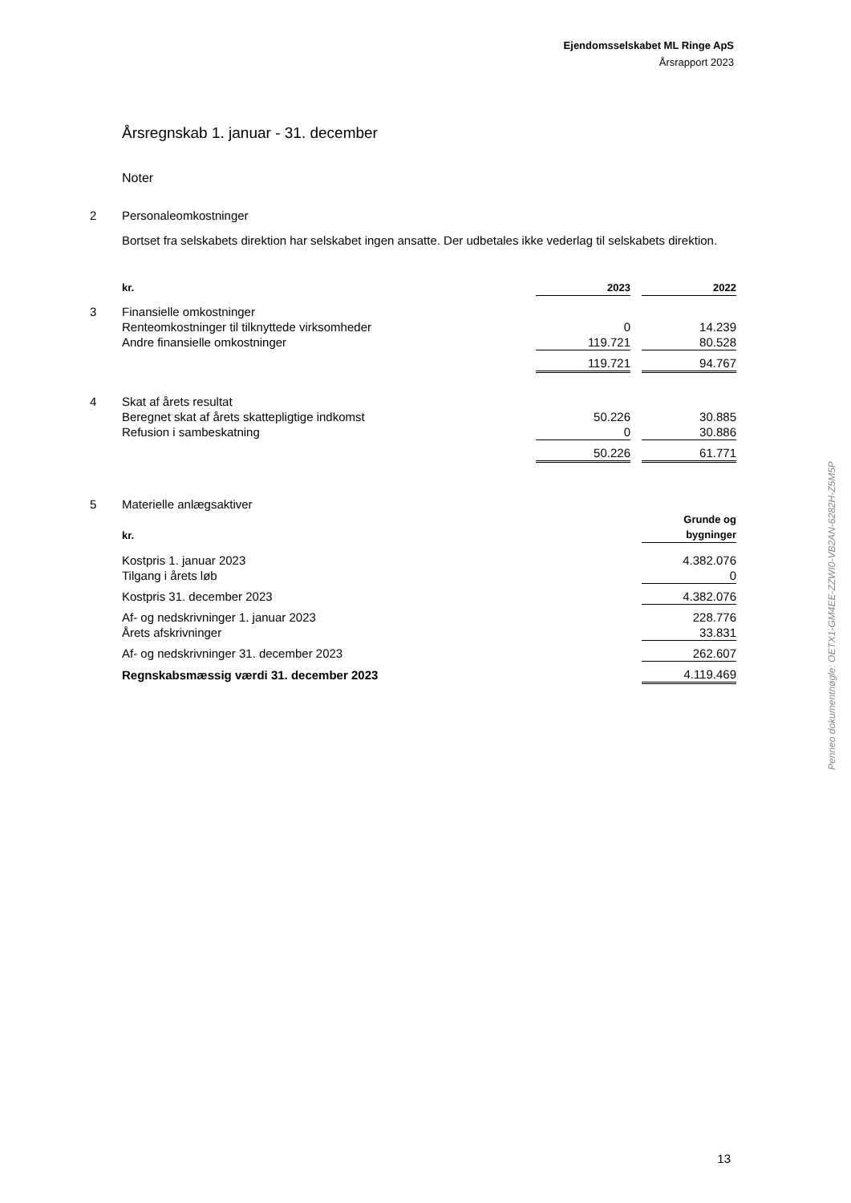Ejendomsselskabet ML Ringe ApS
Årsrapport 2023
Årsregnskab 1. januar - 31. december
Noter
| 2 | Personaleomkostninger | | | |
| | Bortset fra selskabets direktion har selskabet ingen ansatte. Der udbetales ikke vederlag til selskabets direktion. | | | |
| | kr. | 2023 | | 2022 |
| 3 | Finansielle omkostninger | | | |
| | Renteomkostninger til tilknyttede virksomheder | 0 | | 14.239 |
| | Andre finansielle omkostninger | 119.721 | | 80.528 |
| | | 119.721 | | 94.767 |
| 4 | Skat af årets resultat | | | |
| | Beregnet skat af årets skattepligtige indkomst | 50.226 | | 30.885 |
| | Refusion i sambeskatning | 0 | | 30.886 |
| | | 50.226 | | 61.771 |
| 5 | Materielle anlægsaktiver | |
| | kr. | Grunde og bygninger |
| | Kostpris 1. januar 2023 Tilgang i årets løb | 4.382.076 0 |
| | Kostpris 31. december 2023 | 4.382.076 |
| | Af- og nedskrivninger 1. januar 2023 Årets afskrivninger | 228.776 33.831 |
| | Af- og nedskrivninger 31. december 2023 | 262.607 |
| | Regnskabsmæssig værdi 31. december 2023 | 4.119.469 |
Penneo dokumentnøgle: OETX1-GM4EE-ZZWI0-VB2AN-6282H-Z5M5P
13